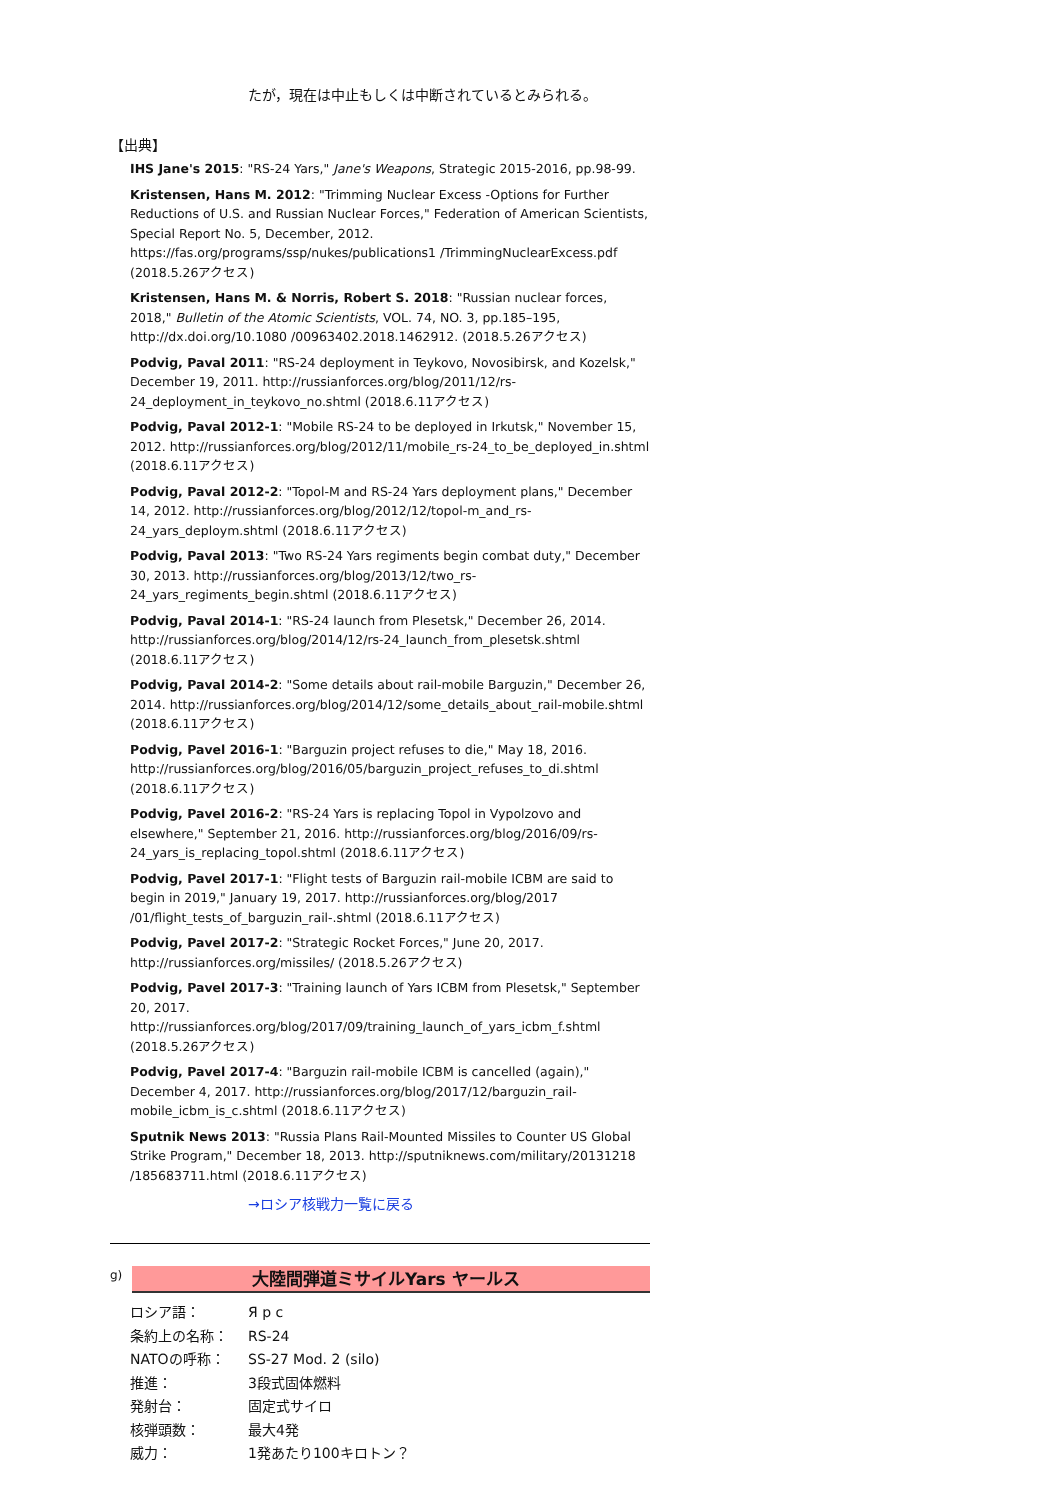たが，現在は中止もしくは中断されているとみられる。
【出典】
IHS Jane's 2015: "RS-24 Yars," Jane's Weapons, Strategic 2015-2016, pp.98-99.
Kristensen, Hans M. 2012: "Trimming Nuclear Excess -Options for Further Reductions of U.S. and Russian Nuclear Forces," Federation of American Scientists, Special Report No. 5, December, 2012. https://fas.org/programs/ssp/nukes/publications1 /TrimmingNuclearExcess.pdf (2018.5.26アクセス)
Kristensen, Hans M. & Norris, Robert S. 2018: "Russian nuclear forces, 2018," Bulletin of the Atomic Scientists, VOL. 74, NO. 3, pp.185–195, http://dx.doi.org/10.1080 /00963402.2018.1462912. (2018.5.26アクセス)
Podvig, Paval 2011: "RS-24 deployment in Teykovo, Novosibirsk, and Kozelsk," December 19, 2011. http://russianforces.org/blog/2011/12/rs-24_deployment_in_teykovo_no.shtml (2018.6.11アクセス)
Podvig, Paval 2012-1: "Mobile RS-24 to be deployed in Irkutsk," November 15, 2012. http://russianforces.org/blog/2012/11/mobile_rs-24_to_be_deployed_in.shtml (2018.6.11アクセス)
Podvig, Paval 2012-2: "Topol-M and RS-24 Yars deployment plans," December 14, 2012. http://russianforces.org/blog/2012/12/topol-m_and_rs-24_yars_deploym.shtml (2018.6.11アクセス)
Podvig, Paval 2013: "Two RS-24 Yars regiments begin combat duty," December 30, 2013. http://russianforces.org/blog/2013/12/two_rs-24_yars_regiments_begin.shtml (2018.6.11アクセス)
Podvig, Paval 2014-1: "RS-24 launch from Plesetsk," December 26, 2014. http://russianforces.org/blog/2014/12/rs-24_launch_from_plesetsk.shtml (2018.6.11アクセス)
Podvig, Paval 2014-2: "Some details about rail-mobile Barguzin," December 26, 2014. http://russianforces.org/blog/2014/12/some_details_about_rail-mobile.shtml (2018.6.11アクセス)
Podvig, Pavel 2016-1: "Barguzin project refuses to die," May 18, 2016. http://russianforces.org/blog/2016/05/barguzin_project_refuses_to_di.shtml (2018.6.11アクセス)
Podvig, Pavel 2016-2: "RS-24 Yars is replacing Topol in Vypolzovo and elsewhere," September 21, 2016. http://russianforces.org/blog/2016/09/rs-24_yars_is_replacing_topol.shtml (2018.6.11アクセス)
Podvig, Pavel 2017-1: "Flight tests of Barguzin rail-mobile ICBM are said to begin in 2019," January 19, 2017. http://russianforces.org/blog/2017 /01/flight_tests_of_barguzin_rail-.shtml (2018.6.11アクセス)
Podvig, Pavel 2017-2: "Strategic Rocket Forces," June 20, 2017. http://russianforces.org/missiles/ (2018.5.26アクセス)
Podvig, Pavel 2017-3: "Training launch of Yars ICBM from Plesetsk," September 20, 2017. http://russianforces.org/blog/2017/09/training_launch_of_yars_icbm_f.shtml (2018.5.26アクセス)
Podvig, Pavel 2017-4: "Barguzin rail-mobile ICBM is cancelled (again)," December 4, 2017. http://russianforces.org/blog/2017/12/barguzin_rail-mobile_icbm_is_c.shtml (2018.6.11アクセス)
Sputnik News 2013: "Russia Plans Rail-Mounted Missiles to Counter US Global Strike Program," December 18, 2013. http://sputniknews.com/military/20131218 /185683711.html (2018.6.11アクセス)
→ロシア核戦力一覧に戻る
g)
大陸間弾道ミサイルYars ヤールス
| ロシア語： | Я р с |
| 条約上の名称： | RS-24 |
| NATOの呼称： | SS-27 Mod. 2 (silo) |
| 推進： | 3段式固体燃料 |
| 発射台： | 固定式サイロ |
| 核弾頭数： | 最大4発 |
| 威力： | 1発あたり100キロトン？ |